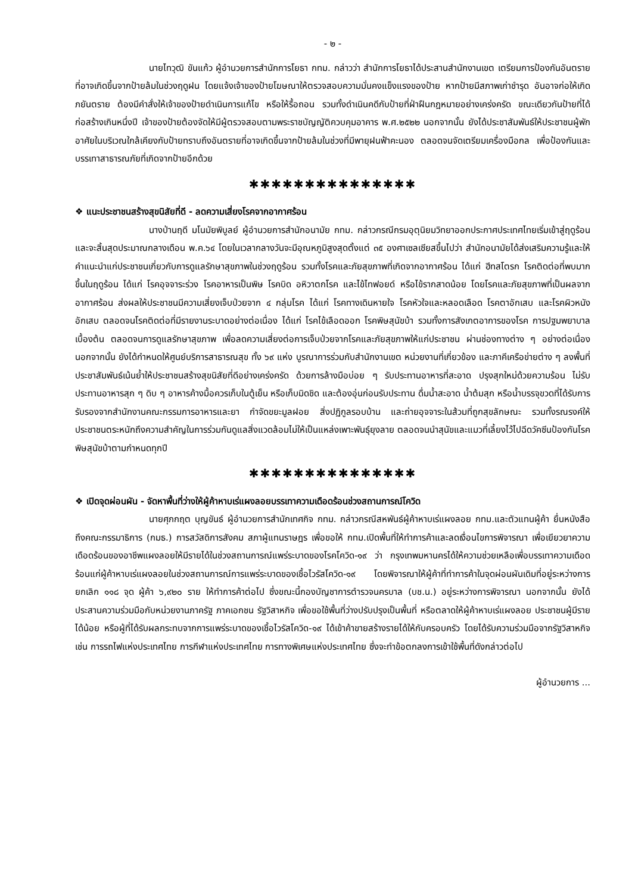- ๒ -
นายไทวุฒิ ขันแก้ว ผู้อำนวยการสำนักการโยธา กทม. กล่าวว่า สำนักการโยธาได้ประสานสำนักงานเขต เตรียมการป้องกันอันตรายที่อาจเกิดขึ้นจากป้ายล้มในช่วงฤดูฝน โดยแจ้งเจ้าของป้ายโฆษณาให้ตรวจสอบความมั่นคงแข็งแรงของป้าย หากป้ายมีสภาพเก่าชำรุด อันอาจก่อให้เกิดภยันตราย ต้องมีคำสั่งให้เจ้าของป้ายดำเนินการแก้ไข หรือให้รื้อถอน รวมทั้งดำเนินคดีกับป้ายที่ฝ่าฝืนกฎหมายอย่างเคร่งครัด ขณะเดียวกันป้ายที่ได้ก่อสร้างเกินหนึ่งปี เจ้าของป้ายต้องจัดให้มีผู้ตรวจสอบตามพระราชบัญญัติควบคุมอาคาร พ.ศ.๒๕๒๒ นอกจากนั้น ยังได้ประชาสัมพันธ์ให้ประชาชนผู้พักอาศัยในบริเวณใกล้เคียงกับป้ายทราบถึงอันตรายที่อาจเกิดขึ้นจากป้ายล้มในช่วงที่มีพายุฝนฟ้าคะนอง ตลอดจนจัดเตรียมเครื่องมือกล เพื่อป้องกันและบรรเทาสาธารณภัยที่เกิดจากป้ายอีกด้วย
✱✱✱✱✱✱✱✱✱✱✱✱✱✱✱
❖ แนะประชาชนสร้างสุขนิสัยที่ดี - ลดความเสี่ยงโรคจากอากาศร้อน
นางป่านฤดี มโนมัยพิบูลย์ ผู้อำนวยการสำนักอนามัย กทม. กล่าวกรณีกรมอุตุนิยมวิทยาออกประกาศประเทศไทยเริ่มเข้าสู่ฤดูร้อนและจะสิ้นสุดประมาณกลางเดือน พ.ค.๖๔ โดยในเวลากลางวันจะมีอุณหภูมิสูงสุดตั้งแต่ ๓๕ องศาเซลเซียสขึ้นไปว่า สำนักอนามัยได้ส่งเสริมความรู้และให้คำแนะนำแก่ประชาชนเกี่ยวกับการดูแลรักษาสุขภาพในช่วงฤดูร้อน รวมทั้งโรคและภัยสุขภาพที่เกิดจากอากาศร้อน ได้แก่ ฮีทสโตรก โรคติดต่อที่พบมากขึ้นในฤดูร้อน ได้แก่ โรคอุจจาระร่วง โรคอาหารเป็นพิษ โรคบิด อหิวาตกโรค และไข้ไทฟอยด์ หรือไข้รากสาดน้อย โดยโรคและภัยสุขภาพที่เป็นผลจากอากาศร้อน ส่งผลให้ประชาชนมีความเสี่ยงเจ็บป่วยจาก ๔ กลุ่มโรค ได้แก่ โรคทางเดินหายใจ โรคหัวใจและหลอดเลือด โรคตาอักเสบ และโรคผิวหนังอักเสบ ตลอดจนโรคติดต่อที่มีรายงานระบาดอย่างต่อเนื่อง ได้แก่ โรคไข้เลือดออก โรคพิษสุนัขบ้า รวมทั้งการสังเกตอาการของโรค การปฐมพยาบาลเบื้องต้น ตลอดจนการดูแลรักษาสุขภาพ เพื่อลดความเสี่ยงต่อการเจ็บป่วยจากโรคและภัยสุขภาพให้แก่ประชาชน ผ่านช่องทางต่าง ๆ อย่างต่อเนื่อง นอกจากนั้น ยังได้กำหนดให้ศูนย์บริการสาธารณสุข ทั้ง ๖๙ แห่ง บูรณาการร่วมกับสำนักงานเขต หน่วยงานที่เกี่ยวข้อง และภาคีเครือข่ายต่าง ๆ ลงพื้นที่ประชาสัมพันธ์เน้นย้ำให้ประชาชนสร้างสุขนิสัยที่ดีอย่างเคร่งครัด ด้วยการล้างมือบ่อย ๆ รับประทานอาหารที่สะอาด ปรุงสุกใหม่ด้วยความร้อน ไม่รับประทานอาหารสุก ๆ ดิบ ๆ อาหารค้างมื้อควรเก็บในตู้เย็น หรือเก็บมิดชิด และต้องอุ่นก่อนรับประทาน ดื่มน้ำสะอาด น้ำต้มสุก หรือน้ำบรรจุขวดที่ได้รับการรับรองจากสำนักงานคณะกรรมการอาหารและยา กำจัดขยะมูลฝอย สิ่งปฏิกูลรอบบ้าน และถ่ายอุจจาระในส้วมที่ถูกสุขลักษณะ รวมทั้งรณรงค์ให้ประชาชนตระหนักถึงความสำคัญในการร่วมกันดูแลสิ่งแวดล้อมไม่ให้เป็นแหล่งเพาะพันธุ์ยุงลาย ตลอดจนนำสุนัขและแมวที่เลี้ยงไว้ไปฉีดวัคซีนป้องกันโรคพิษสุนัขบ้าตามกำหนดทุกปี
✱✱✱✱✱✱✱✱✱✱✱✱✱✱✱
❖ เปิดจุดผ่อนผัน - จัดหาพื้นที่ว่างให้ผู้ค้าหาบเร่แผงลอยบรรเทาความเดือดร้อนช่วงสถานการณ์โควิด
นายศุภกฤต บุญขันธ์ ผู้อำนวยการสำนักเทศกิจ กทม. กล่าวกรณีสหพันธ์ผู้ค้าหาบเร่แผงลอย กทม.และตัวแทนผู้ค้า ยื่นหนังสือถึงคณะกรรมาธิการ (กมธ.) การสวัสดิการสังคม สภาผู้แทนราษฎร เพื่อขอให้ กทม.เปิดพื้นที่ให้ทำการค้าและลดเงื่อนไขการพิจารณา เพื่อเยียวยาความเดือดร้อนของอาชีพแผงลอยให้มีรายได้ในช่วงสถานการณ์แพร่ระบาดของโรคโควิด-๑๙ ว่า กรุงเทพมหานครได้ให้ความช่วยเหลือเพื่อบรรเทาความเดือดร้อนแก่ผู้ค้าหาบเร่แผงลอยในช่วงสถานการณ์การแพร่ระบาดของเชื้อไวรัสโควิด-๑๙ โดยพิจารณาให้ผู้ค้าที่ทำการค้าในจุดผ่อนผันเดิมที่อยู่ระหว่างการยกเลิก ๑๑๘ จุด ผู้ค้า ๖,๙๒๐ ราย ให้ทำการค้าต่อไป ซึ่งขณะนี้กองบัญชาการตำรวจนครบาล (บช.น.) อยู่ระหว่างการพิจารณา นอกจากนั้น ยังได้ประสานความร่วมมือกับหน่วยงานภาครัฐ ภาคเอกชน รัฐวิสาหกิจ เพื่อขอใช้พื้นที่ว่างปรับปรุงเป็นพื้นที่ หรือตลาดให้ผู้ค้าหาบเร่แผงลอย ประชาชนผู้มีรายได้น้อย หรือผู้ที่ได้รับผลกระทบจากการแพร่ระบาดของเชื้อไวรัสโควิด-๑๙ ได้เข้าค้าขายสร้างรายได้ให้กับครอบครัว โดยได้รับความร่วมมือจากรัฐวิสาหกิจ เช่น การรถไฟแห่งประเทศไทย การกีฬาแห่งประเทศไทย การทางพิเศษแห่งประเทศไทย ซึ่งจะทำข้อตกลงการเข้าใช้พื้นที่ดังกล่าวต่อไป
ผู้อำนวยการ ...